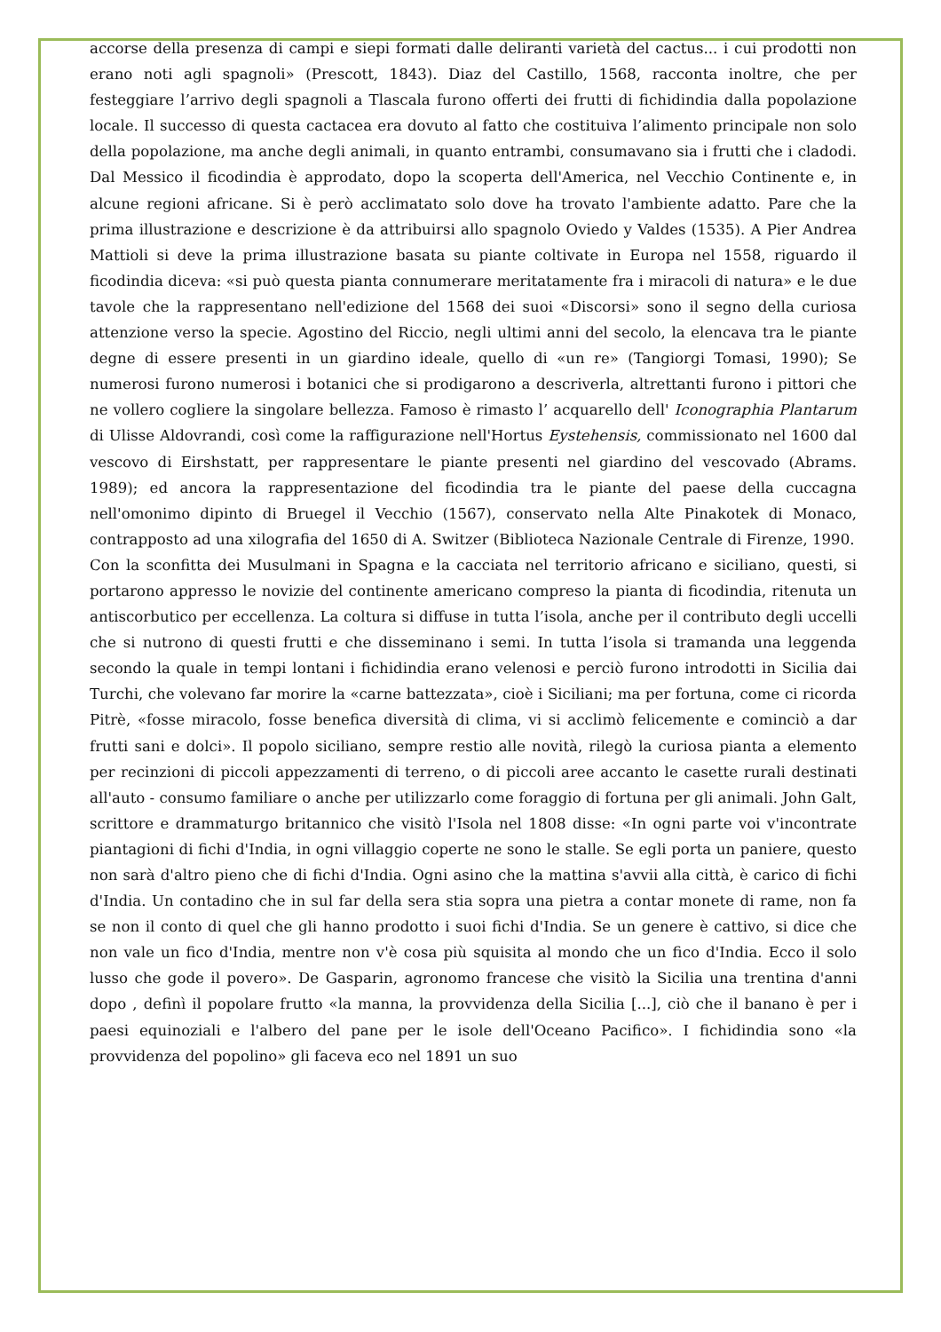accorse della presenza di campi e siepi formati dalle deliranti varietà del cactus... i cui prodotti non erano noti agli spagnoli» (Prescott, 1843). Diaz del Castillo, 1568, racconta inoltre, che per festeggiare l’arrivo degli spagnoli a Tlascala furono offerti dei frutti di fichidindia dalla popolazione locale. Il successo di questa cactacea era dovuto al fatto che costituiva l’alimento principale non solo della popolazione, ma anche degli animali, in quanto entrambi, consumavano sia i frutti che i cladodi. Dal Messico il ficodindia è approdato, dopo la scoperta dell'America, nel Vecchio Continente e, in alcune regioni africane. Si è però acclimatato solo dove ha trovato l'ambiente adatto. Pare che la prima illustrazione e descrizione è da attribuirsi allo spagnolo Oviedo y Valdes (1535). A Pier Andrea Mattioli si deve la prima illustrazione basata su piante coltivate in Europa nel 1558, riguardo il ficodindia diceva: «si può questa pianta connumerare meritatamente fra i miracoli di natura» e le due tavole che la rappresentano nell'edizione del 1568 dei suoi «Discorsi» sono il segno della curiosa attenzione verso la specie. Agostino del Riccio, negli ultimi anni del secolo, la elencava tra le piante degne di essere presenti in un giardino ideale, quello di «un re» (Tangiorgi Tomasi, 1990); Se numerosi furono numerosi i botanici che si prodigarono a descriverla, altrettanti furono i pittori che ne vollero cogliere la singolare bellezza. Famoso è rimasto l’ acquarello dell' Iconographia Plantarum di Ulisse Aldovrandi, così come la raffigurazione nell'Hortus Eystehensis, commissionato nel 1600 dal vescovo di Eirshstatt, per rappresentare le piante presenti nel giardino del vescovado (Abrams. 1989); ed ancora la rappresentazione del ficodindia tra le piante del paese della cuccagna nell'omonimo dipinto di Bruegel il Vecchio (1567), conservato nella Alte Pinakotek di Monaco, contrapposto ad una xilografia del 1650 di A. Switzer (Biblioteca Nazionale Centrale di Firenze, 1990.
Con la sconfitta dei Musulmani in Spagna e la cacciata nel territorio africano e siciliano, questi, si portarono appresso le novizie del continente americano compreso la pianta di ficodindia, ritenuta un antiscorbutico per eccellenza. La coltura si diffuse in tutta l’isola, anche per il contributo degli uccelli che si nutrono di questi frutti e che disseminano i semi. In tutta l’isola si tramanda una leggenda secondo la quale in tempi lontani i fichidindia erano velenosi e perciò furono introdotti in Sicilia dai Turchi, che volevano far morire la «carne battezzata», cioè i Siciliani; ma per fortuna, come ci ricorda Pitrè, «fosse miracolo, fosse benefica diversità di clima, vi si acclimò felicemente e cominciò a dar frutti sani e dolci». Il popolo siciliano, sempre restio alle novità, rilegò la curiosa pianta a elemento per recinzioni di piccoli appezzamenti di terreno, o di piccoli aree accanto le casette rurali destinati all'auto - consumo familiare o anche per utilizzarlo come foraggio di fortuna per gli animali. John Galt, scrittore e drammaturgo britannico che visitò l'Isola nel 1808 disse: «In ogni parte voi v'incontrate piantagioni di fichi d'India, in ogni villaggio coperte ne sono le stalle. Se egli porta un paniere, questo non sarà d'altro pieno che di fichi d'India. Ogni asino che la mattina s'avvii alla città, è carico di fichi d'India. Un contadino che in sul far della sera stia sopra una pietra a contar monete di rame, non fa se non il conto di quel che gli hanno prodotto i suoi fichi d'India. Se un genere è cattivo, si dice che non vale un fico d'India, mentre non v'è cosa più squisita al mondo che un fico d'India. Ecco il solo lusso che gode il povero». De Gasparin, agronomo francese che visitò la Sicilia una trentina d'anni dopo , definì il popolare frutto «la manna, la provvidenza della Sicilia [...], ciò che il banano è per i paesi equinoziali e l'albero del pane per le isole dell'Oceano Pacifico». I fichidindia sono «la provvidenza del popolino» gli faceva eco nel 1891 un suo